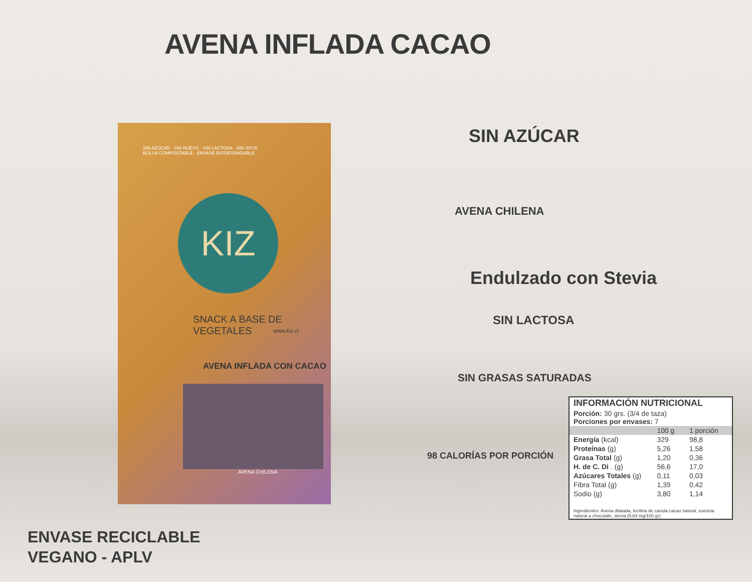AVENA INFLADA CACAO
SIN AZÚCAR · SIN HUEVO · SIN LACTOSA · SIN SOYA
BOLSA COMPOSTABLE · ENVASE BIODEGRADABLE
KIZ
SNACK A BASE DE VEGETALES
www.kiz.cl
AVENA INFLADA CON CACAO
AVENA CHILENA
SIN AZÚCAR
AVENA CHILENA
Endulzado con Stevia
SIN LACTOSA
SIN GRASAS SATURADAS
98 CALORÍAS POR PORCIÓN
ENVASE RECICLABLE
VEGANO - APLV
| INFORMACIÓN NUTRICIONAL | | |
| --- | --- | --- |
| Porción: 30 grs. (3/4 de taza) Porciones por envases: 7 | | |
| | 100 g | 1 porción |
| Energía (kcal) | 329 | 98,8 |
| Proteínas (g) | 5,26 | 1,58 |
| Grasa Total (g) | 1,20 | 0,36 |
| H. de C. Di . (g) | 56,6 | 17,0 |
| Azúcares Totales (g) | 0,11 | 0,03 |
| Fibra Total (g) | 1,39 | 0,42 |
| Sodio (g) | 3,80 | 1,14 |
| Ingredientes: Avena dilatada, lecitina de canola cacao natural, esencia natural a chocolate, stevia (8,64 mg/100 gr) | | |